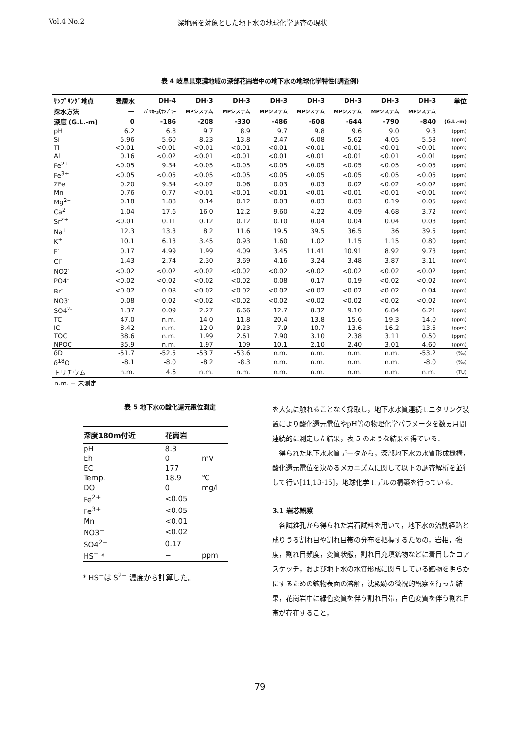Vol.4 No.2 深地層を対象とした地下水の地球化学調査の現状
表 4 岐阜県東濃地域の深部花崗岩中の地下水の地球化学特性(調査例)
| ｻﾝﾌﾟﾘﾝｸﾞ地点 | 表層水 | DH-4 | DH-3 | DH-3 | DH-3 | DH-3 | DH-3 | DH-3 | DH-3 | 単位 |
| --- | --- | --- | --- | --- | --- | --- | --- | --- | --- | --- |
| 採水方法 | — | ﾊﾟｯｶｰ式ｻﾝﾌﾟﾗｰ | MPシステム | MPシステム | MPシステム | MPシステム | MPシステム | MPシステム | MPシステム | |
| 深度 (G.L.-m) | 0 | -186 | -208 | -330 | -486 | -608 | -644 | -790 | -840 | (G.L.-m) |
| pH | 6.2 | 6.8 | 9.7 | 8.9 | 9.7 | 9.8 | 9.6 | 9.0 | 9.3 | (ppm) |
| Si | 5.96 | 5.60 | 8.23 | 13.8 | 2.47 | 6.08 | 5.62 | 4.05 | 5.53 | (ppm) |
| Ti | <0.01 | <0.01 | <0.01 | <0.01 | <0.01 | <0.01 | <0.01 | <0.01 | <0.01 | (ppm) |
| Al | 0.16 | <0.02 | <0.01 | <0.01 | <0.01 | <0.01 | <0.01 | <0.01 | <0.01 | (ppm) |
| Fe<sup>2+</sup> | <0.05 | 9.34 | <0.05 | <0.05 | <0.05 | <0.05 | <0.05 | <0.05 | <0.05 | (ppm) |
| Fe<sup>3+</sup> | <0.05 | <0.05 | <0.05 | <0.05 | <0.05 | <0.05 | <0.05 | <0.05 | <0.05 | (ppm) |
| ΣFe | 0.20 | 9.34 | <0.02 | 0.06 | 0.03 | 0.03 | 0.02 | <0.02 | <0.02 | (ppm) |
| Mn | 0.76 | 0.77 | <0.01 | <0.01 | <0.01 | <0.01 | <0.01 | <0.01 | <0.01 | (ppm) |
| Mg<sup>2+</sup> | 0.18 | 1.88 | 0.14 | 0.12 | 0.03 | 0.03 | 0.03 | 0.19 | 0.05 | (ppm) |
| Ca<sup>2+</sup> | 1.04 | 17.6 | 16.0 | 12.2 | 9.60 | 4.22 | 4.09 | 4.68 | 3.72 | (ppm) |
| Sr<sup>2+</sup> | <0.01 | 0.11 | 0.12 | 0.12 | 0.10 | 0.04 | 0.04 | 0.04 | 0.03 | (ppm) |
| Na<sup>+</sup> | 12.3 | 13.3 | 8.2 | 11.6 | 19.5 | 39.5 | 36.5 | 36 | 39.5 | (ppm) |
| K<sup>+</sup> | 10.1 | 6.13 | 3.45 | 0.93 | 1.60 | 1.02 | 1.15 | 1.15 | 0.80 | (ppm) |
| F<sup>-</sup> | 0.17 | 4.99 | 1.99 | 4.09 | 3.45 | 11.41 | 10.91 | 8.92 | 9.73 | (ppm) |
| Cl<sup>-</sup> | 1.43 | 2.74 | 2.30 | 3.69 | 4.16 | 3.24 | 3.48 | 3.87 | 3.11 | (ppm) |
| NO2<sup>-</sup> | <0.02 | <0.02 | <0.02 | <0.02 | <0.02 | <0.02 | <0.02 | <0.02 | <0.02 | (ppm) |
| PO4<sup>-</sup> | <0.02 | <0.02 | <0.02 | <0.02 | 0.08 | 0.17 | 0.19 | <0.02 | <0.02 | (ppm) |
| Br<sup>-</sup> | <0.02 | 0.08 | <0.02 | <0.02 | <0.02 | <0.02 | <0.02 | <0.02 | 0.04 | (ppm) |
| NO3<sup>-</sup> | 0.08 | 0.02 | <0.02 | <0.02 | <0.02 | <0.02 | <0.02 | <0.02 | <0.02 | (ppm) |
| SO4<sup>2-</sup> | 1.37 | 0.09 | 2.27 | 6.66 | 12.7 | 8.32 | 9.10 | 6.84 | 6.21 | (ppm) |
| TC | 47.0 | n.m. | 14.0 | 11.8 | 20.4 | 13.8 | 15.6 | 19.3 | 14.0 | (ppm) |
| IC | 8.42 | n.m. | 12.0 | 9.23 | 7.9 | 10.7 | 13.6 | 16.2 | 13.5 | (ppm) |
| TOC | 38.6 | n.m. | 1.99 | 2.61 | 7.90 | 3.10 | 2.38 | 3.11 | 0.50 | (ppm) |
| NPOC | 35.9 | n.m. | 1.97 | 109 | 10.1 | 2.10 | 2.40 | 3.01 | 4.60 | (ppm) |
| δD | -51.7 | -52.5 | -53.7 | -53.6 | n.m. | n.m. | n.m. | n.m. | -53.2 | (‰) |
| δ<sup>18</sup>O | -8.1 | -8.0 | -8.2 | -8.3 | n.m. | n.m. | n.m. | n.m. | -8.0 | (‰) |
| トリチウム | n.m. | 4.6 | n.m. | n.m. | n.m. | n.m. | n.m. | n.m. | n.m. | (TU) |
n.m. = 未測定
表 5 地下水の酸化還元電位測定
| 深度180m付近 | 花崗岩 | |
| --- | --- | --- |
| pH | 8.3 | |
| Eh | 0 | mV |
| EC | 177 | |
| Temp. | 18.9 | ℃ |
| DO | 0 | mg/l |
| Fe<sup>2+</sup> | <0.05 | |
| Fe<sup>3+</sup> | <0.05 | |
| Mn | <0.01 | |
| NO3<sup>−</sup> | <0.02 | |
| SO4<sup>2−</sup> | 0.17 | |
| HS<sup>−</sup> * | − | ppm |
* HS<sup>−</sup>は S<sup>2−</sup> 濃度から計算した。
を大気に触れることなく採取し，地下水水質連続モニタリング装置により酸化還元電位やpH等の物理化学パラメータを数ヵ月間連続的に測定した結果，表 5 のような結果を得ている．
得られた地下水水質データから，深部地下水の水質形成機構，酸化還元電位を決めるメカニズムに関して以下の調査解析を並行して行い[11,13-15]，地球化学モデルの構築を行っている．
3.1 岩芯観察
各試錐孔から得られた岩石試料を用いて，地下水の流動経路と成りうる割れ目や割れ目帯の分布を把握するための，岩相，強度，割れ目頻度，変質状態，割れ目充填鉱物などに着目したコアスケッチ，および地下水の水質形成に関与している鉱物を明らかにするための鉱物表面の溶解，沈殿跡の微視的観察を行った結果，花崗岩中に緑色変質を伴う割れ目帯，白色変質を伴う割れ目帯が存在すること，
79